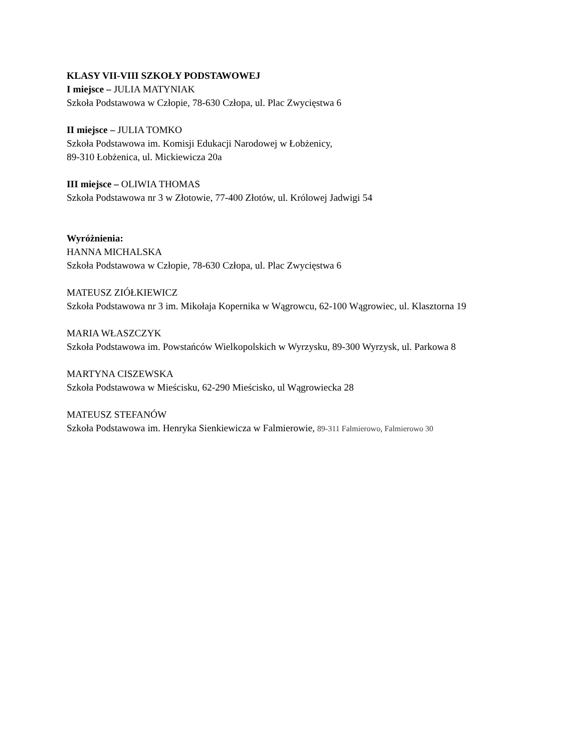KLASY VII-VIII SZKOŁY PODSTAWOWEJ
I miejsce – JULIA MATYNIAK
Szkoła Podstawowa w Człopie, 78-630 Człopa, ul. Plac Zwycięstwa 6
II miejsce – JULIA TOMKO
Szkoła Podstawowa im. Komisji Edukacji Narodowej w Łobżenicy,
89-310 Łobżenica, ul. Mickiewicza 20a
III miejsce – OLIWIA THOMAS
Szkoła Podstawowa nr 3 w Złotowie, 77-400 Złotów, ul. Królowej Jadwigi 54
Wyróżnienia:
HANNA MICHALSKA
Szkoła Podstawowa w Człopie, 78-630 Człopa, ul. Plac Zwycięstwa 6
MATEUSZ ZIÓŁKIEWICZ
Szkoła Podstawowa nr 3 im. Mikołaja Kopernika w Wągrowcu, 62-100 Wągrowiec, ul. Klasztorna 19
MARIA WŁASZCZYK
Szkoła Podstawowa im. Powstańców Wielkopolskich w Wyrzysku, 89-300 Wyrzysk, ul. Parkowa 8
MARTYNA CISZEWSKA
Szkoła Podstawowa w Mieścisku, 62-290 Mieścisko, ul Wągrowiecka 28
MATEUSZ STEFANÓW
Szkoła Podstawowa im. Henryka Sienkiewicza w Falmierowie, 89-311 Falmierowo, Falmierowo 30